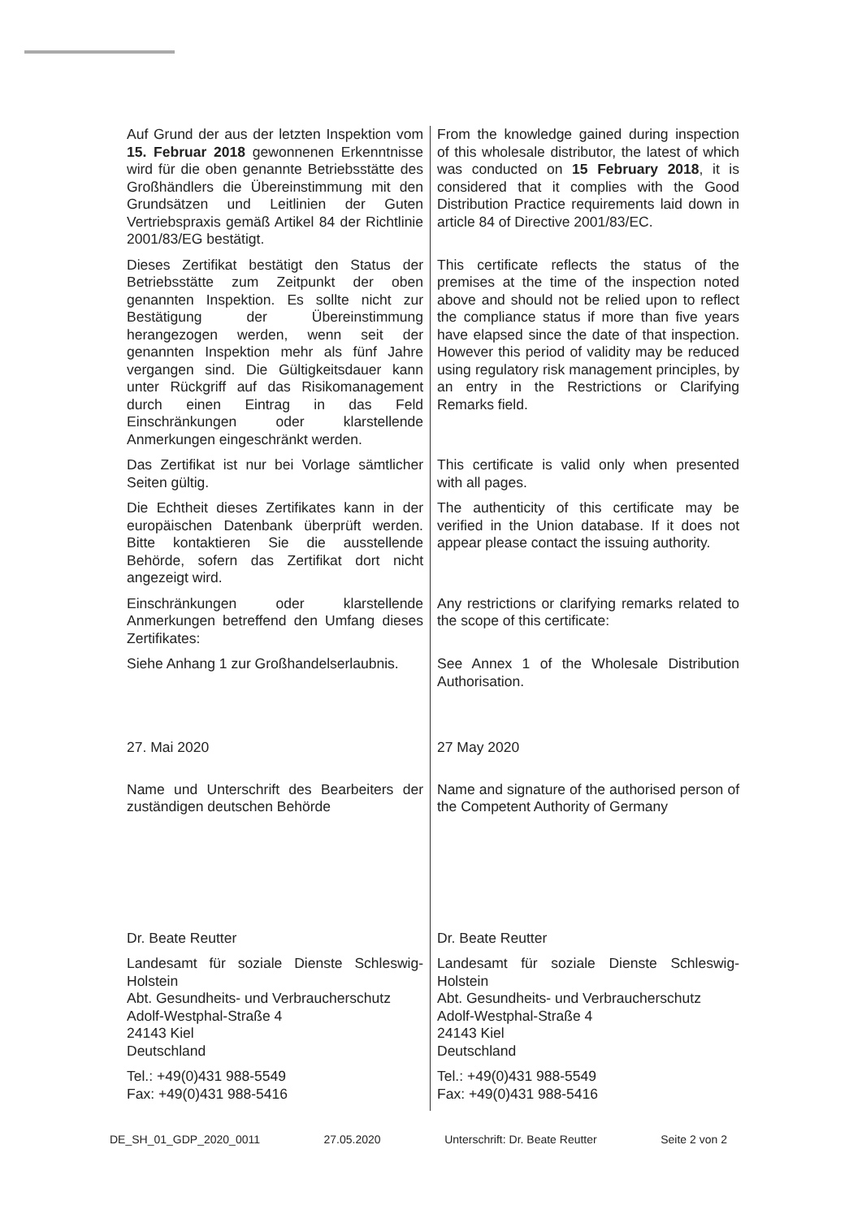| Auf Grund der aus der letzten Inspektion vom 15. Februar 2018 gewonnenen Erkenntnisse wird für die oben genannte Betriebsstätte des Großhändlers die Übereinstimmung mit den Grundsätzen und Leitlinien der Guten Vertriebspraxis gemäß Artikel 84 der Richtlinie 2001/83/EG bestätigt. | From the knowledge gained during inspection of this wholesale distributor, the latest of which was conducted on 15 February 2018 , it is considered that it complies with the Good Distribution Practice requirements laid down in article 84 of Directive 2001/83/EC. |
| Dieses Zertifikat bestätigt den Status der Betriebsstätte zum Zeitpunkt der oben genannten Inspektion. Es sollte nicht zur Bestätigung der Übereinstimmung herangezogen werden, wenn seit der genannten Inspektion mehr als fünf Jahre vergangen sind. Die Gültigkeitsdauer kann unter Rückgriff auf das Risikomanagement durch einen Eintrag in das Feld Einschränkungen oder klarstellende Anmerkungen eingeschränkt werden. | This certificate reflects the status of the premises at the time of the inspection noted above and should not be relied upon to reflect the compliance status if more than five years have elapsed since the date of that inspection. However this period of validity may be reduced using regulatory risk management principles, by an entry in the Restrictions or Clarifying Remarks field. |
| Das Zertifikat ist nur bei Vorlage sämtlicher Seiten gültig. | This certificate is valid only when presented with all pages. |
| Die Echtheit dieses Zertifikates kann in der europäischen Datenbank überprüft werden. Bitte kontaktieren Sie die ausstellende Behörde, sofern das Zertifikat dort nicht angezeigt wird. | The authenticity of this certificate may be verified in the Union database. If it does not appear please contact the issuing authority. |
| Einschränkungen oder klarstellende Anmerkungen betreffend den Umfang dieses Zertifikates: | Any restrictions or clarifying remarks related to the scope of this certificate: |
| Siehe Anhang 1 zur Großhandelserlaubnis. | See Annex 1 of the Wholesale Distribution Authorisation. |
| 27. Mai 2020 | 27 May 2020 |
| Name und Unterschrift des Bearbeiters der zuständigen deutschen Behörde | Name and signature of the authorised person of the Competent Authority of Germany |
| Dr. Beate Reutter | Dr. Beate Reutter |
| Landesamt für soziale Dienste Schleswig-Holstein Abt. Gesundheits- und Verbraucherschutz Adolf-Westphal-Straße 4 24143 Kiel Deutschland | Landesamt für soziale Dienste Schleswig-Holstein Abt. Gesundheits- und Verbraucherschutz Adolf-Westphal-Straße 4 24143 Kiel Deutschland |
| Tel.: +49(0)431 988-5549 Fax: +49(0)431 988-5416 | Tel.: +49(0)431 988-5549 Fax: +49(0)431 988-5416 |
DE_SH_01_GDP_2020_0011 27.05.2020 Unterschrift: Dr. Beate Reutter Seite 2 von 2